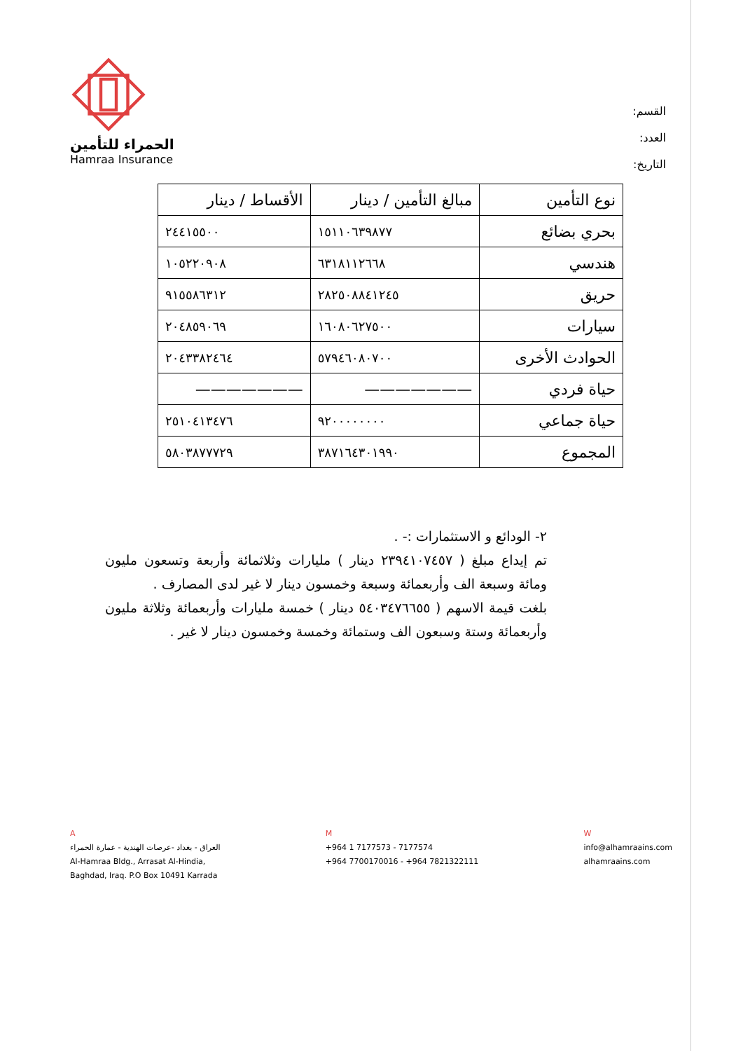القسم:
العدد:
التاريخ:
الحمراء للتأمين
Hamraa Insurance
| نوع التأمين | مبالغ التأمين / دينار | الأقساط / دينار |
| --- | --- | --- |
| بحري بضائع | ١٥١١٠٦٣٩٨٧٧ | ٢٤٤١٥٥٠٠ |
| هندسي | ٦٣١٨١١٢٦٦٨ | ١٠٥٢٢٠٩٠٨ |
| حريق | ٢٨٢٥٠٨٨٤١٢٤٥ | ٩١٥٥٨٦٣١٢ |
| سيارات | ١٦٠٨٠٦٢٧٥٠٠ | ٢٠٤٨٥٩٠٦٩ |
| الحوادث الأخرى | ٥٧٩٤٦٠٨٠٧٠٠ | ٢٠٤٣٣٨٢٤٦٤ |
| حياة فردي | ——————— | ——————— |
| حياة جماعي | ٩٢٠٠٠٠٠٠٠٠ | ٢٥١٠٤١٣٤٧٦ |
| المجموع | ٣٨٧١٦٤٣٠١٩٩٠ | ٥٨٠٣٨٧٧٧٢٩ |
٢- الودائع و الاستثمارات :- .
تم إيداع مبلغ ( ٢٣٩٤١٠٧٤٥٧ دينار ) مليارات وثلاثمائة وأربعة وتسعون مليون ومائة وسبعة الف وأربعمائة وسبعة وخمسون دينار لا غير لدى المصارف .
بلغت قيمة الاسهم ( ٥٤٠٣٤٧٦٦٥٥ دينار ) خمسة مليارات وأربعمائة وثلاثة مليون وأربعمائة وستة وسبعون الف وستمائة وخمسة وخمسون دينار لا غير .
A
العراق - بغداد -عرصات الهندية - عمارة الحمراء
Al-Hamraa Bldg., Arrasat Al-Hindia,
Baghdad, Iraq. P.O Box 10491 Karrada
M
+964 1 7177573 - 7177574
+964 7700170016 - +964 7821322111
W
info@alhamraains.com
alhamraains.com